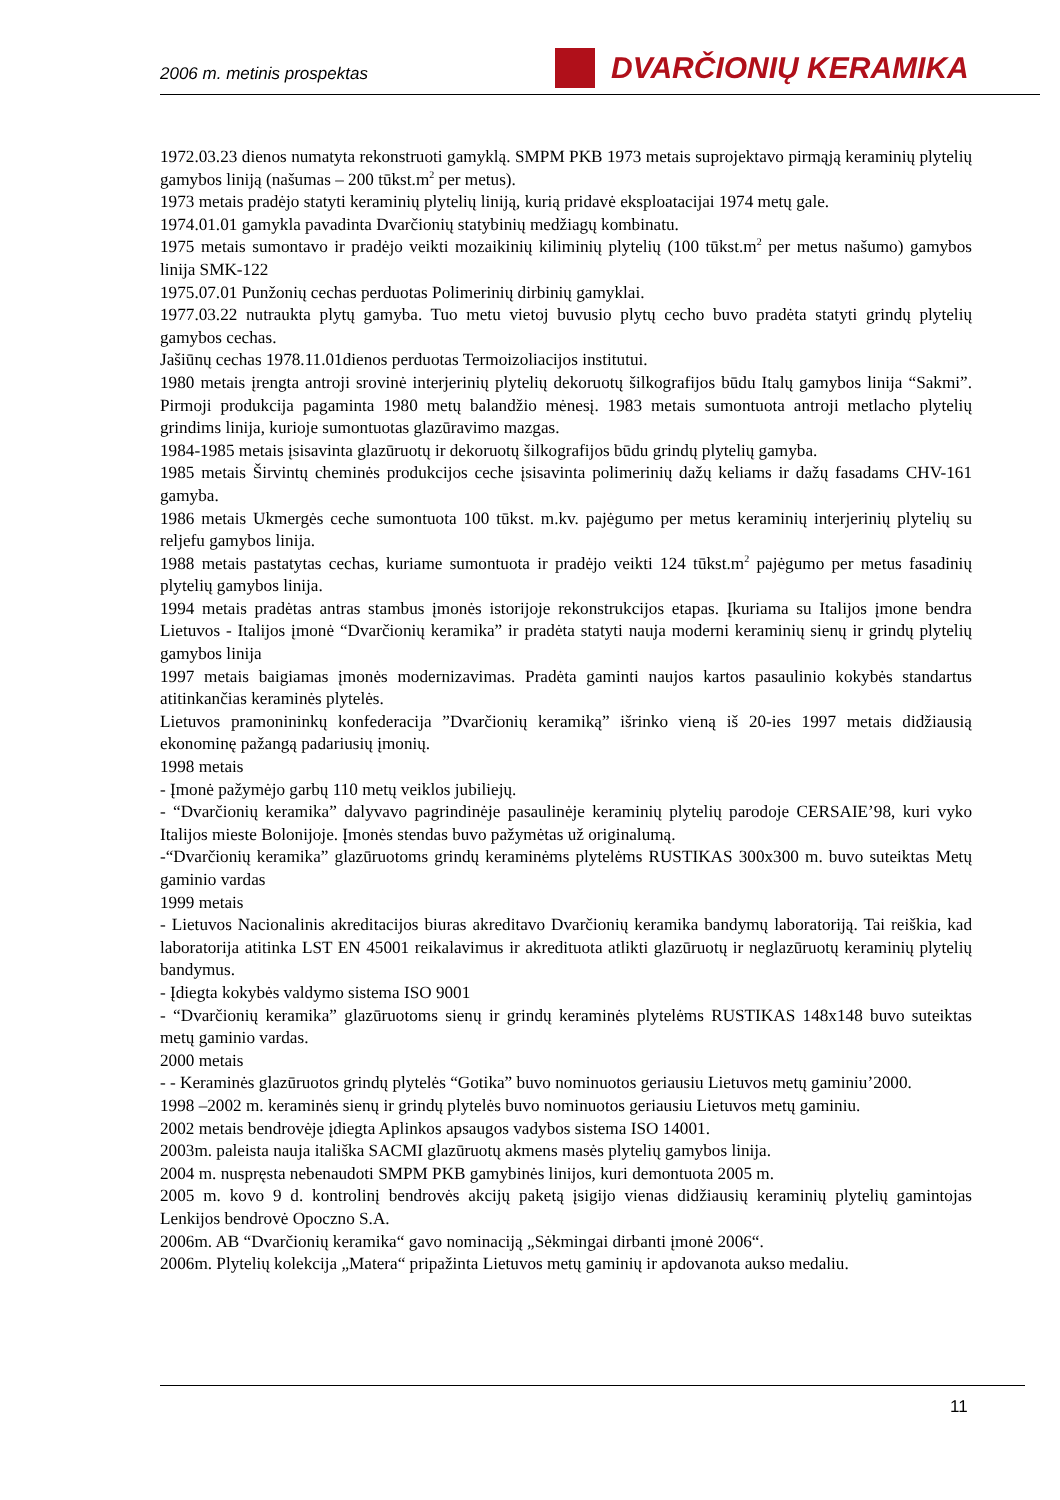2006 m. metinis prospektas
DVARČIONIŲ KERAMIKA
1972.03.23 dienos numatyta rekonstruoti gamyklą. SMPM PKB 1973 metais suprojektavo pirmąją keraminių plytelių gamybos liniją (našumas – 200 tūkst.m<sup>2</sup> per metus).
1973 metais pradėjo statyti keraminių plytelių liniją, kurią pridavė eksploatacijai 1974 metų gale.
1974.01.01 gamykla pavadinta Dvarčionių statybinių medžiagų kombinatu.
1975 metais sumontavo ir pradėjo veikti mozaikinių kiliminių plytelių (100 tūkst.m<sup>2</sup> per metus našumo) gamybos linija SMK-122
1975.07.01 Punžonių cechas perduotas Polimerinių dirbinių gamyklai.
1977.03.22 nutraukta plytų gamyba. Tuo metu vietoj buvusio plytų cecho buvo pradėta statyti grindų plytelių gamybos cechas.
Jašiūnų cechas 1978.11.01dienos perduotas Termoizoliacijos institutui.
1980 metais įrengta antroji srovinė interjerinių plytelių dekoruotų šilkografijos būdu Italų gamybos linija “Sakmi”. Pirmoji produkcija pagaminta 1980 metų balandžio mėnesį. 1983 metais sumontuota antroji metlacho plytelių grindims linija, kurioje sumontuotas glazūravimo mazgas.
1984-1985 metais įsisavinta glazūruotų ir dekoruotų šilkografijos būdu grindų plytelių gamyba.
1985 metais Širvintų cheminės produkcijos ceche įsisavinta polimerinių dažų keliams ir dažų fasadams CHV-161 gamyba.
1986 metais Ukmergės ceche sumontuota 100 tūkst. m.kv. pajėgumo per metus keraminių interjerinių plytelių su reljefu gamybos linija.
1988 metais pastatytas cechas, kuriame sumontuota ir pradėjo veikti 124 tūkst.m<sup>2</sup> pajėgumo per metus fasadinių plytelių gamybos linija.
1994 metais pradėtas antras stambus įmonės istorijoje rekonstrukcijos etapas. Įkuriama su Italijos įmone bendra Lietuvos - Italijos įmonė “Dvarčionių keramika” ir pradėta statyti nauja moderni keraminių sienų ir grindų plytelių gamybos linija
1997 metais baigiamas įmonės modernizavimas. Pradėta gaminti naujos kartos pasaulinio kokybės standartus atitinkančias keraminės plytelės.
Lietuvos pramonininkų konfederacija ”Dvarčionių keramiką” išrinko vieną iš 20-ies 1997 metais didžiausią ekonominę pažangą padariusių įmonių.
1998 metais
- Įmonė pažymėjo garbų 110 metų veiklos jubiliejų.
- “Dvarčionių keramika” dalyvavo pagrindinėje pasaulinėje keraminių plytelių parodoje CERSAIE’98, kuri vyko Italijos mieste Bolonijoje. Įmonės stendas buvo pažymėtas už originalumą.
-“Dvarčionių keramika” glazūruotoms grindų keraminėms plytelėms RUSTIKAS 300x300 m. buvo suteiktas Metų gaminio vardas
1999 metais
- Lietuvos Nacionalinis akreditacijos biuras akreditavo Dvarčionių keramika bandymų laboratoriją. Tai reiškia, kad laboratorija atitinka LST EN 45001 reikalavimus ir akredituota atlikti glazūruotų ir neglazūruotų keraminių plytelių bandymus.
- Įdiegta kokybės valdymo sistema ISO 9001
- “Dvarčionių keramika” glazūruotoms sienų ir grindų keraminės plytelėms RUSTIKAS 148x148 buvo suteiktas metų gaminio vardas.
2000 metais
- - Keraminės glazūruotos grindų plytelės “Gotika” buvo nominuotos geriausiu Lietuvos metų gaminiu’2000.
1998 –2002 m. keraminės sienų ir grindų plytelės buvo nominuotos geriausiu Lietuvos metų gaminiu.
2002 metais bendrovėje įdiegta Aplinkos apsaugos vadybos sistema ISO 14001.
2003m. paleista nauja itališka SACMI glazūruotų akmens masės plytelių gamybos linija.
2004 m. nuspręsta nebenaudoti SMPM PKB gamybinės linijos, kuri demontuota 2005 m.
2005 m. kovo 9 d. kontrolinį bendrovės akcijų paketą įsigijo vienas didžiausių keraminių plytelių gamintojas Lenkijos bendrovė Opoczno S.A.
2006m. AB “Dvarčionių keramika“ gavo nominaciją „Sėkmingai dirbanti įmonė 2006“.
2006m. Plytelių kolekcija „Matera“ pripažinta Lietuvos metų gaminių ir apdovanota aukso medaliu.
11